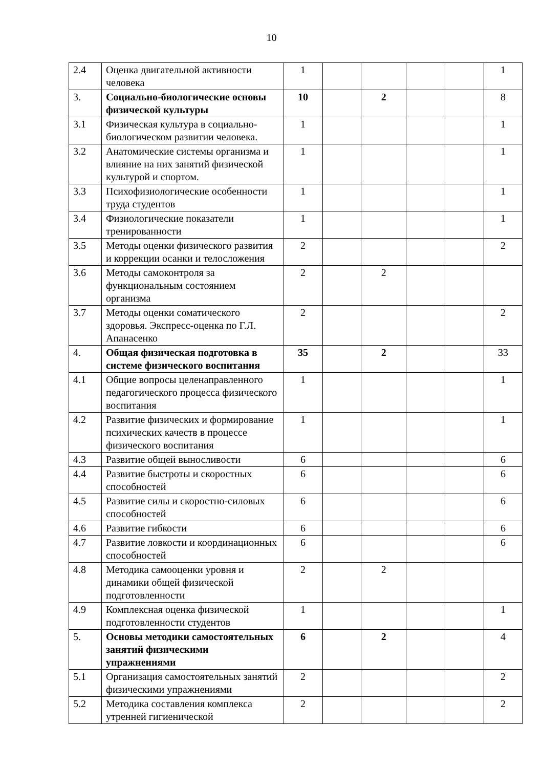10
| 2.4 | Оценка двигательной активности человека | 1 | | | | | 1 |
| 3. | Социально-биологические основы физической культуры | 10 | | 2 | | | 8 |
| 3.1 | Физическая культура в социально-биологическом развитии человека. | 1 | | | | | 1 |
| 3.2 | Анатомические системы организма и влияние на них занятий физической культурой и спортом. | 1 | | | | | 1 |
| 3.3 | Психофизиологические особенности труда студентов | 1 | | | | | 1 |
| 3.4 | Физиологические показатели тренированности | 1 | | | | | 1 |
| 3.5 | Методы оценки физического развития и коррекции осанки и телосложения | 2 | | | | | 2 |
| 3.6 | Методы самоконтроля за функциональным состоянием организма | 2 | | 2 | | | |
| 3.7 | Методы оценки соматического здоровья. Экспресс-оценка по Г.Л. Апанасенко | 2 | | | | | 2 |
| 4. | Общая физическая подготовка в системе физического воспитания | 35 | | 2 | | | 33 |
| 4.1 | Общие вопросы целенаправленного педагогического процесса физического воспитания | 1 | | | | | 1 |
| 4.2 | Развитие физических и формирование психических качеств в процессе физического воспитания | 1 | | | | | 1 |
| 4.3 | Развитие общей выносливости | 6 | | | | | 6 |
| 4.4 | Развитие быстроты и скоростных способностей | 6 | | | | | 6 |
| 4.5 | Развитие силы и скоростно-силовых способностей | 6 | | | | | 6 |
| 4.6 | Развитие гибкости | 6 | | | | | 6 |
| 4.7 | Развитие ловкости и координационных способностей | 6 | | | | | 6 |
| 4.8 | Методика самооценки уровня и динамики общей физической подготовленности | 2 | | 2 | | | |
| 4.9 | Комплексная оценка физической подготовленности студентов | 1 | | | | | 1 |
| 5. | Основы методики самостоятельных занятий физическими упражнениями | 6 | | 2 | | | 4 |
| 5.1 | Организация самостоятельных занятий физическими упражнениями | 2 | | | | | 2 |
| 5.2 | Методика составления комплекса утренней гигиенической | 2 | | | | | 2 |